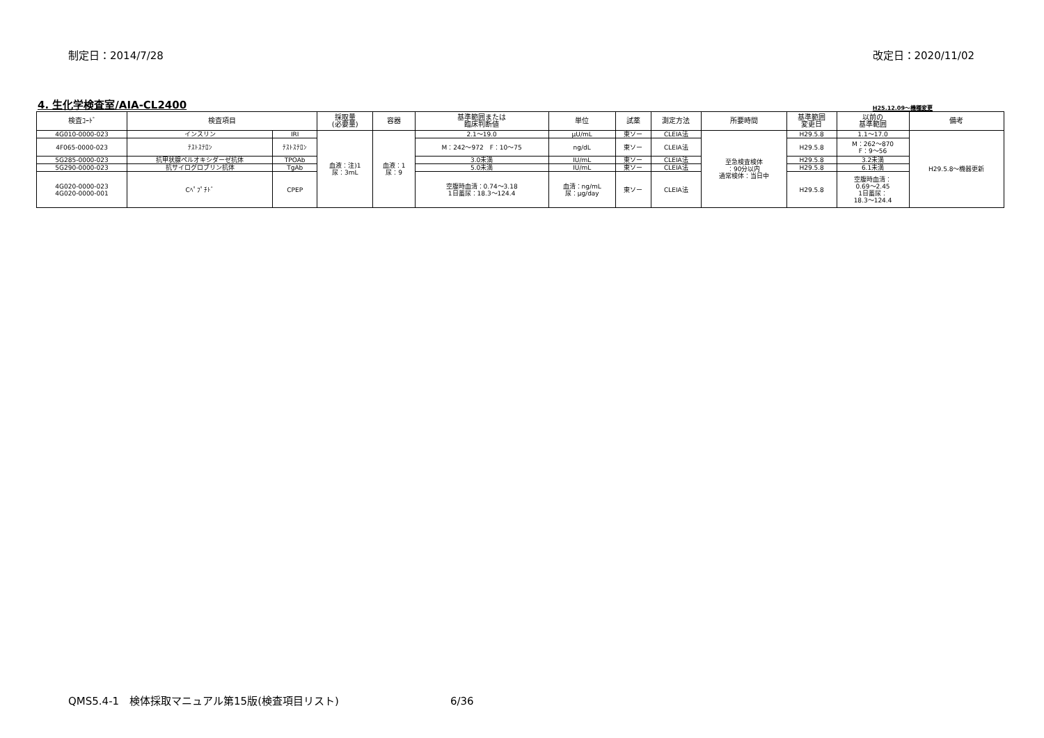制定日：2014/7/28 改定日：2020/11/02
4. 生化学検査室/AIA-CL2400 H25.12.09～機種変更
| 検査ｺｰﾄﾞ | 検査項目 | | 採取量 (必要量) | 容器 | 基準範囲または 臨床判断値 | 単位 | 試薬 | 測定方法 | 所要時間 | 基準範囲 変更日 | 以前の 基準範囲 | 備考 |
| --- | --- | --- | --- | --- | --- | --- | --- | --- | --- | --- | --- | --- |
| 4G010-0000-023 | インスリン | IRI | 血液：注)1 尿：3mL | 血液：1 尿：9 | 2.1～19.0 | μU/mL | 東ソー | CLEIA法 | 至急検査検体 ：90分以内 通常検体：当日中 | H29.5.8 | 1.1～17.0 | H29.5.8～機器更新 |
| 4F065-0000-023 | ﾃｽﾄｽﾃﾛﾝ | ﾃｽﾄｽﾃﾛﾝ | | | M：242～972 F：10～75 | ng/dL | 東ソー | CLEIA法 | | H29.5.8 | M：262～870 F：9～56 | |
| 5G285-0000-023 | 抗甲状腺ペルオキシダーゼ抗体 | TPOAb | | | 3.0未満 | IU/mL | 東ソー | CLEIA法 | | H29.5.8 | 3.2未満 | |
| 5G290-0000-023 | 抗サイログロブリン抗体 | TgAb | | | 5.0未満 | IU/mL | 東ソー | CLEIA法 | | H29.5.8 | 6.1未満 | |
| 4G020-0000-023 4G020-0000-001 | Cﾍﾟﾌﾟﾁﾄﾞ | CPEP | | | 空腹時血清：0.74～3.18 1日蓄尿：18.3～124.4 | 血清：ng/mL 尿：μg/day | 東ソー | CLEIA法 | | H29.5.8 | 空腹時血清： 0.69～2.45 1日蓄尿： 18.3～124.4 | |
QMS5.4-1　検体採取マニュアル第15版(検査項目リスト) 6/36